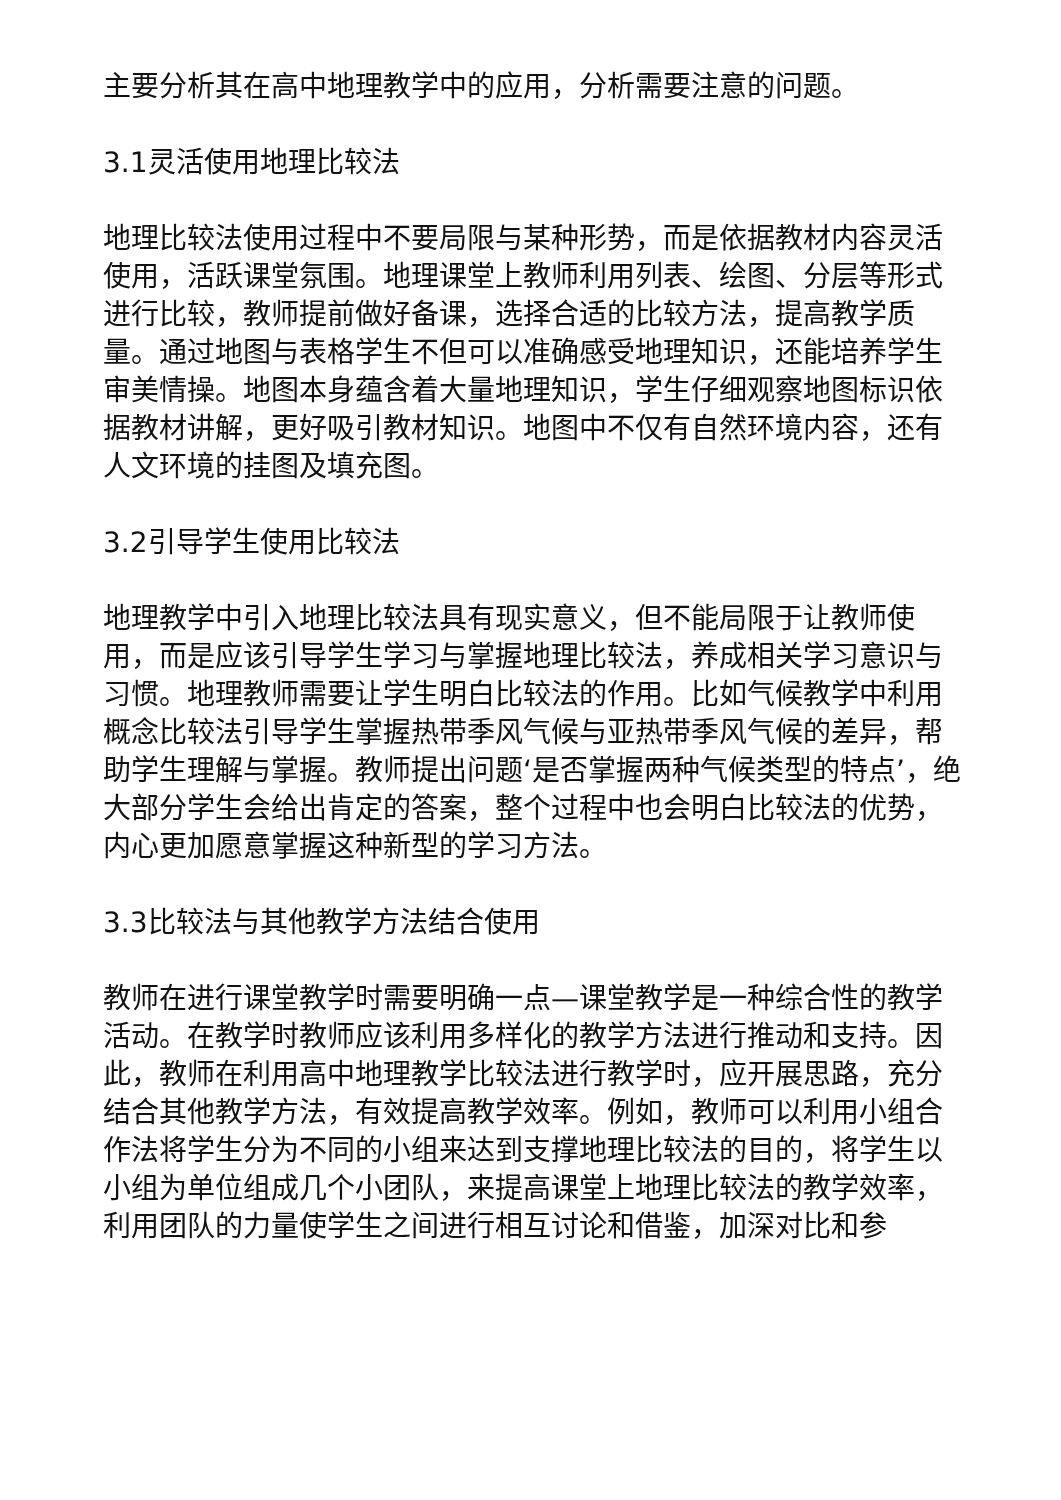主要分析其在高中地理教学中的应用，分析需要注意的问题。
3.1灵活使用地理比较法
地理比较法使用过程中不要局限与某种形势，而是依据教材内容灵活使用，活跃课堂氛围。地理课堂上教师利用列表、绘图、分层等形式进行比较，教师提前做好备课，选择合适的比较方法，提高教学质量。通过地图与表格学生不但可以准确感受地理知识，还能培养学生审美情操。地图本身蕴含着大量地理知识，学生仔细观察地图标识依据教材讲解，更好吸引教材知识。地图中不仅有自然环境内容，还有人文环境的挂图及填充图。
3.2引导学生使用比较法
地理教学中引入地理比较法具有现实意义，但不能局限于让教师使用，而是应该引导学生学习与掌握地理比较法，养成相关学习意识与习惯。地理教师需要让学生明白比较法的作用。比如气候教学中利用概念比较法引导学生掌握热带季风气候与亚热带季风气候的差异，帮助学生理解与掌握。教师提出问题‘是否掌握两种气候类型的特点’，绝大部分学生会给出肯定的答案，整个过程中也会明白比较法的优势，内心更加愿意掌握这种新型的学习方法。
3.3比较法与其他教学方法结合使用
教师在进行课堂教学时需要明确一点—课堂教学是一种综合性的教学活动。在教学时教师应该利用多样化的教学方法进行推动和支持。因此，教师在利用高中地理教学比较法进行教学时，应开展思路，充分结合其他教学方法，有效提高教学效率。例如，教师可以利用小组合作法将学生分为不同的小组来达到支撑地理比较法的目的，将学生以小组为单位组成几个小团队，来提高课堂上地理比较法的教学效率，利用团队的力量使学生之间进行相互讨论和借鉴，加深对比和参